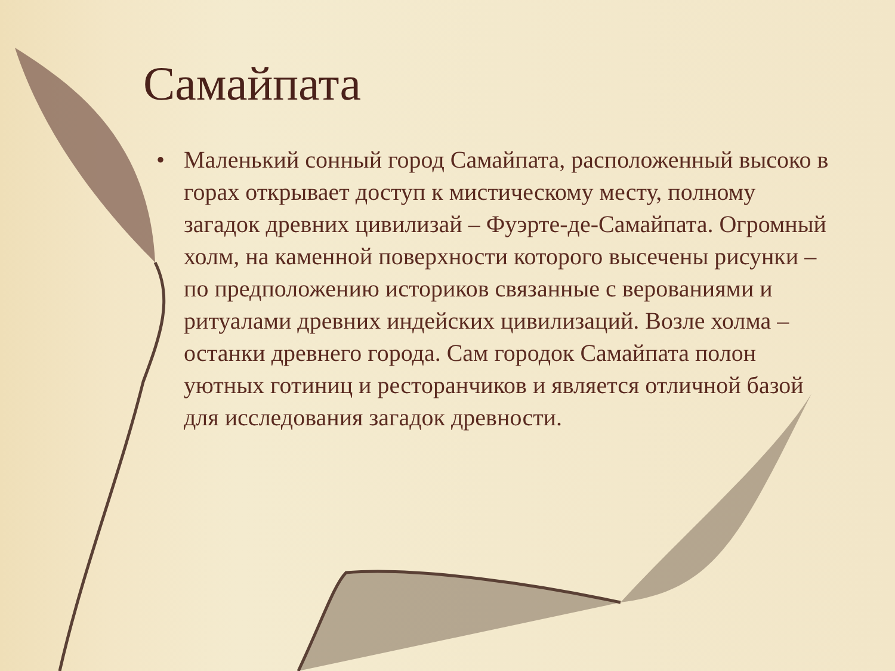Самайпата
• Маленький сонный город Самайпата, расположенный высоко в горах открывает доступ к мистическому месту, полному загадок древних цивилизай – Фуэрте-де-Самайпата. Огромный холм, на каменной поверхности которого высечены рисунки – по предположению историков связанные с верованиями и ритуалами древних индейских цивилизаций. Возле холма – останки древнего города. Сам городок Самайпата полон уютных готиниц и ресторанчиков и является отличной базой для исследования загадок древности.